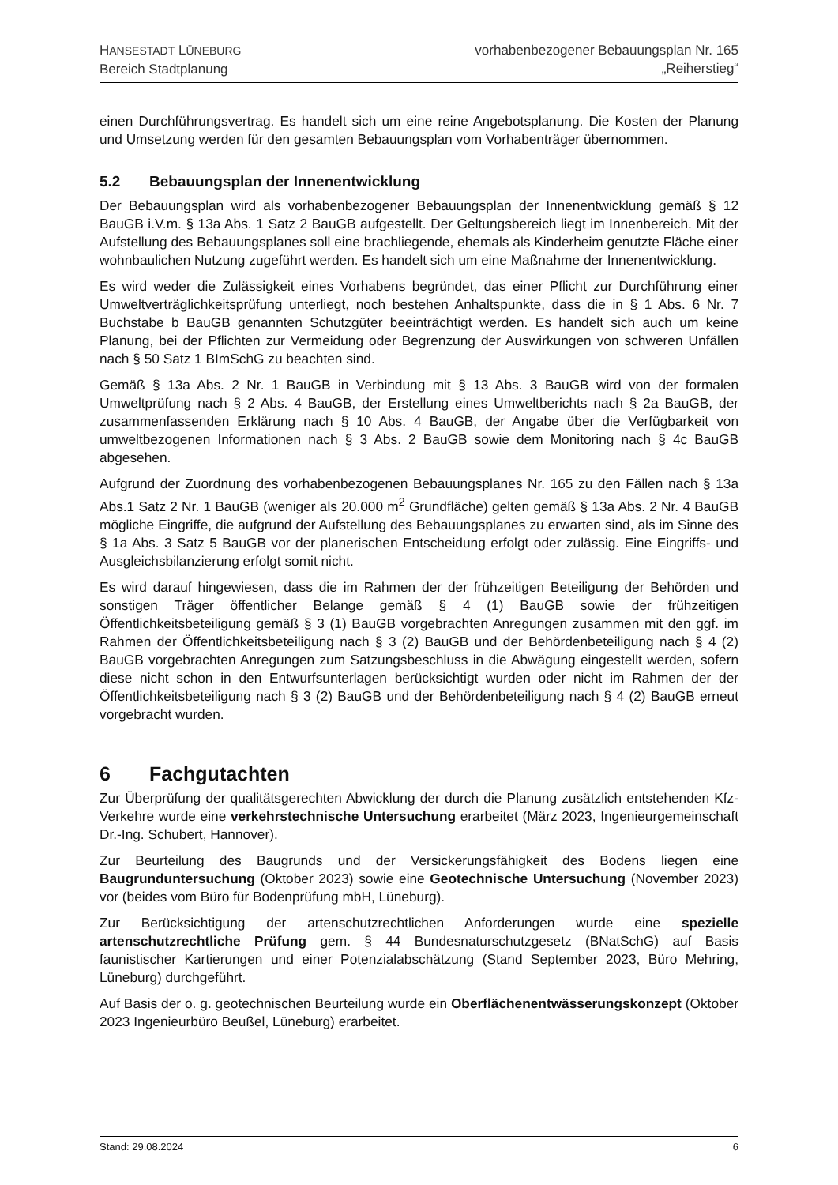HANSESTADT LÜNEBURG
Bereich Stadtplanung
vorhabenbezogener Bebauungsplan Nr. 165
„Reiherstieg“
einen Durchführungsvertrag. Es handelt sich um eine reine Angebotsplanung. Die Kosten der Planung und Umsetzung werden für den gesamten Bebauungsplan vom Vorhabenträger übernommen.
5.2 Bebauungsplan der Innenentwicklung
Der Bebauungsplan wird als vorhabenbezogener Bebauungsplan der Innenentwicklung gemäß § 12 BauGB i.V.m. § 13a Abs. 1 Satz 2 BauGB aufgestellt. Der Geltungsbereich liegt im Innenbereich. Mit der Aufstellung des Bebauungsplanes soll eine brachliegende, ehemals als Kinderheim genutzte Fläche einer wohnbaulichen Nutzung zugeführt werden. Es handelt sich um eine Maßnahme der Innenentwicklung.
Es wird weder die Zulässigkeit eines Vorhabens begründet, das einer Pflicht zur Durchführung einer Umweltverträglichkeitsprüfung unterliegt, noch bestehen Anhaltspunkte, dass die in § 1 Abs. 6 Nr. 7 Buchstabe b BauGB genannten Schutzgüter beeinträchtigt werden. Es handelt sich auch um keine Planung, bei der Pflichten zur Vermeidung oder Begrenzung der Auswirkungen von schweren Unfällen nach § 50 Satz 1 BImSchG zu beachten sind.
Gemäß § 13a Abs. 2 Nr. 1 BauGB in Verbindung mit § 13 Abs. 3 BauGB wird von der formalen Umweltprüfung nach § 2 Abs. 4 BauGB, der Erstellung eines Umweltberichts nach § 2a BauGB, der zusammenfassenden Erklärung nach § 10 Abs. 4 BauGB, der Angabe über die Verfügbarkeit von umweltbezogenen Informationen nach § 3 Abs. 2 BauGB sowie dem Monitoring nach § 4c BauGB abgesehen.
Aufgrund der Zuordnung des vorhabenbezogenen Bebauungsplanes Nr. 165 zu den Fällen nach § 13a Abs.1 Satz 2 Nr. 1 BauGB (weniger als 20.000 m<sup>2</sup> Grundfläche) gelten gemäß § 13a Abs. 2 Nr. 4 BauGB mögliche Eingriffe, die aufgrund der Aufstellung des Bebauungsplanes zu erwarten sind, als im Sinne des § 1a Abs. 3 Satz 5 BauGB vor der planerischen Entscheidung erfolgt oder zulässig. Eine Eingriffs- und Ausgleichsbilanzierung erfolgt somit nicht.
Es wird darauf hingewiesen, dass die im Rahmen der der frühzeitigen Beteiligung der Behörden und sonstigen Träger öffentlicher Belange gemäß § 4 (1) BauGB sowie der frühzeitigen Öffentlichkeitsbeteiligung gemäß § 3 (1) BauGB vorgebrachten Anregungen zusammen mit den ggf. im Rahmen der Öffentlichkeitsbeteiligung nach § 3 (2) BauGB und der Behördenbeteiligung nach § 4 (2) BauGB vorgebrachten Anregungen zum Satzungsbeschluss in die Abwägung eingestellt werden, sofern diese nicht schon in den Entwurfsunterlagen berücksichtigt wurden oder nicht im Rahmen der der Öffentlichkeitsbeteiligung nach § 3 (2) BauGB und der Behördenbeteiligung nach § 4 (2) BauGB erneut vorgebracht wurden.
6 Fachgutachten
Zur Überprüfung der qualitätsgerechten Abwicklung der durch die Planung zusätzlich entstehenden Kfz-Verkehre wurde eine verkehrstechnische Untersuchung erarbeitet (März 2023, Ingenieurgemeinschaft Dr.-Ing. Schubert, Hannover).
Zur Beurteilung des Baugrunds und der Versickerungsfähigkeit des Bodens liegen eine Baugrunduntersuchung (Oktober 2023) sowie eine Geotechnische Untersuchung (November 2023) vor (beides vom Büro für Bodenprüfung mbH, Lüneburg).
Zur Berücksichtigung der artenschutzrechtlichen Anforderungen wurde eine spezielle artenschutzrechtliche Prüfung gem. § 44 Bundesnaturschutzgesetz (BNatSchG) auf Basis faunistischer Kartierungen und einer Potenzialabschätzung (Stand September 2023, Büro Mehring, Lüneburg) durchgeführt.
Auf Basis der o. g. geotechnischen Beurteilung wurde ein Oberflächenentwässerungskonzept (Oktober 2023 Ingenieurbüro Beußel, Lüneburg) erarbeitet.
Stand: 29.08.2024 6